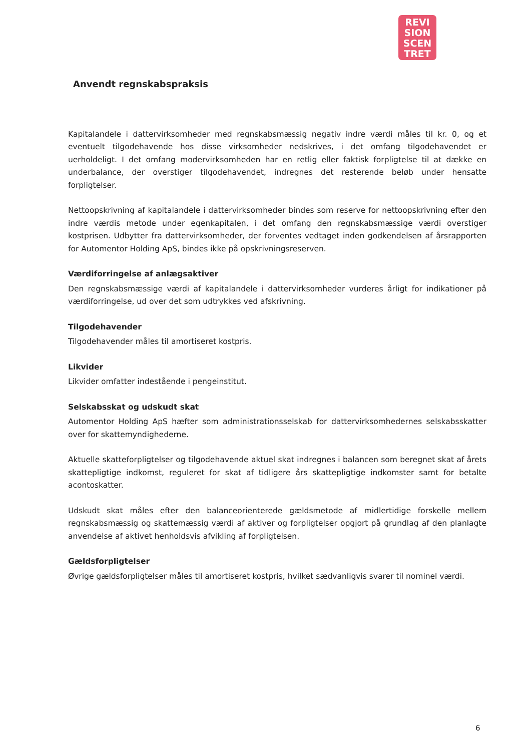REVI
SION
SCEN
TRET
Anvendt regnskabspraksis
Kapitalandele i dattervirksomheder med regnskabsmæssig negativ indre værdi måles til kr. 0, og et eventuelt tilgodehavende hos disse virksomheder nedskrives, i det omfang tilgodehavendet er uerholdeligt. I det omfang modervirksomheden har en retlig eller faktisk forpligtelse til at dække en underbalance, der overstiger tilgodehavendet, indregnes det resterende beløb under hensatte forpligtelser.
Nettoopskrivning af kapitalandele i dattervirksomheder bindes som reserve for nettoopskrivning efter den indre værdis metode under egenkapitalen, i det omfang den regnskabsmæssige værdi overstiger kostprisen. Udbytter fra dattervirksomheder, der forventes vedtaget inden godkendelsen af årsrapporten for Automentor Holding ApS, bindes ikke på opskrivningsreserven.
Værdiforringelse af anlægsaktiver
Den regnskabsmæssige værdi af kapitalandele i dattervirksomheder vurderes årligt for indikationer på værdiforringelse, ud over det som udtrykkes ved afskrivning.
Tilgodehavender
Tilgodehavender måles til amortiseret kostpris.
Likvider
Likvider omfatter indestående i pengeinstitut.
Selskabsskat og udskudt skat
Automentor Holding ApS hæfter som administrationsselskab for dattervirksomhedernes selskabsskatter over for skattemyndighederne.
Aktuelle skatteforpligtelser og tilgodehavende aktuel skat indregnes i balancen som beregnet skat af årets skattepligtige indkomst, reguleret for skat af tidligere års skattepligtige indkomster samt for betalte acontoskatter.
Udskudt skat måles efter den balanceorienterede gældsmetode af midlertidige forskelle mellem regnskabsmæssig og skattemæssig værdi af aktiver og forpligtelser opgjort på grundlag af den planlagte anvendelse af aktivet henholdsvis afvikling af forpligtelsen.
Gældsforpligtelser
Øvrige gældsforpligtelser måles til amortiseret kostpris, hvilket sædvanligvis svarer til nominel værdi.
6